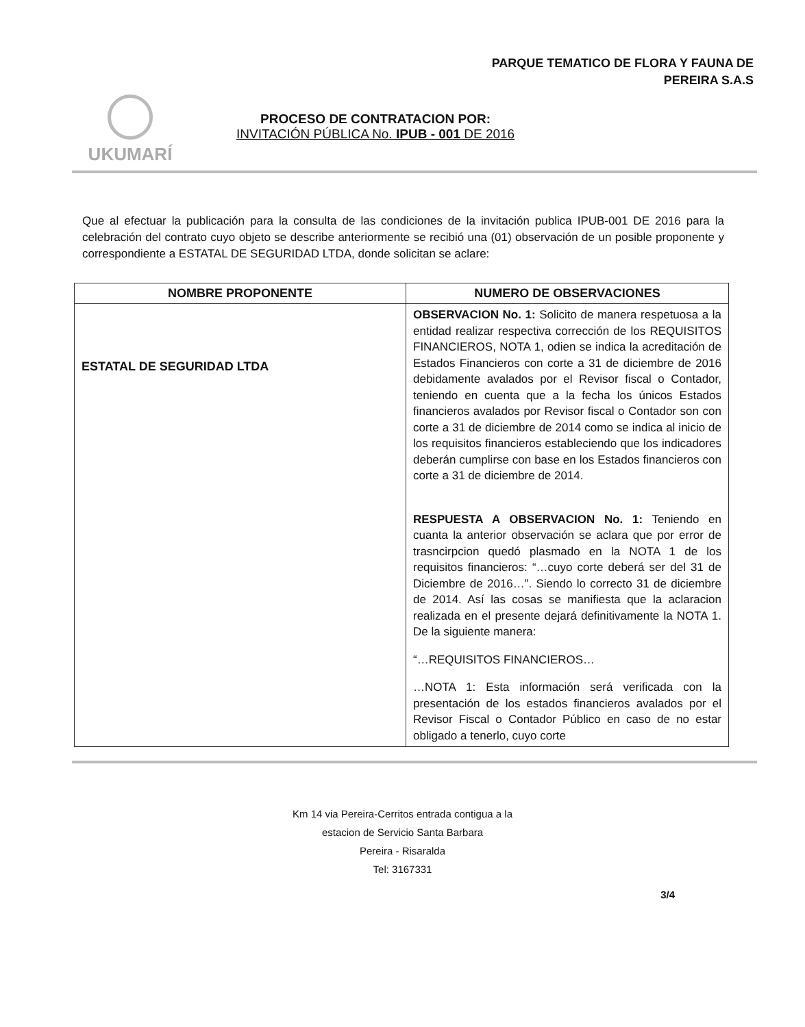PARQUE TEMATICO DE FLORA Y FAUNA DE
PEREIRA S.A.S
UKUMARÍ
PROCESO DE CONTRATACION POR:
INVITACIÓN PÚBLICA No. IPUB - 001 DE 2016
Que al efectuar la publicación para la consulta de las condiciones de la invitación publica IPUB-001 DE 2016 para la celebración del contrato cuyo objeto se describe anteriormente se recibió una (01) observación de un posible proponente y correspondiente a ESTATAL DE SEGURIDAD LTDA, donde solicitan se aclare:
| NOMBRE PROPONENTE | NUMERO DE OBSERVACIONES |
| --- | --- |
| ESTATAL DE SEGURIDAD LTDA | OBSERVACION No. 1: Solicito de manera respetuosa a la entidad realizar respectiva corrección de los REQUISITOS FINANCIEROS, NOTA 1, odien se indica la acreditación de Estados Financieros con corte a 31 de diciembre de 2016 debidamente avalados por el Revisor fiscal o Contador, teniendo en cuenta que a la fecha los únicos Estados financieros avalados por Revisor fiscal o Contador son con corte a 31 de diciembre de 2014 como se indica al inicio de los requisitos financieros estableciendo que los indicadores deberán cumplirse con base en los Estados financieros con corte a 31 de diciembre de 2014. RESPUESTA A OBSERVACION No. 1: Teniendo en cuanta la anterior observación se aclara que por error de trasncirpcion quedó plasmado en la NOTA 1 de los requisitos financieros: “…cuyo corte deberá ser del 31 de Diciembre de 2016…”. Siendo lo correcto 31 de diciembre de 2014. Así las cosas se manifiesta que la aclaracion realizada en el presente dejará definitivamente la NOTA 1. De la siguiente manera: “…REQUISITOS FINANCIEROS… …NOTA 1: Esta información será verificada con la presentación de los estados financieros avalados por el Revisor Fiscal o Contador Público en caso de no estar obligado a tenerlo, cuyo corte |
Km 14 via Pereira-Cerritos entrada contigua a la
estacion de Servicio Santa Barbara
Pereira - Risaralda
Tel: 3167331
3/4